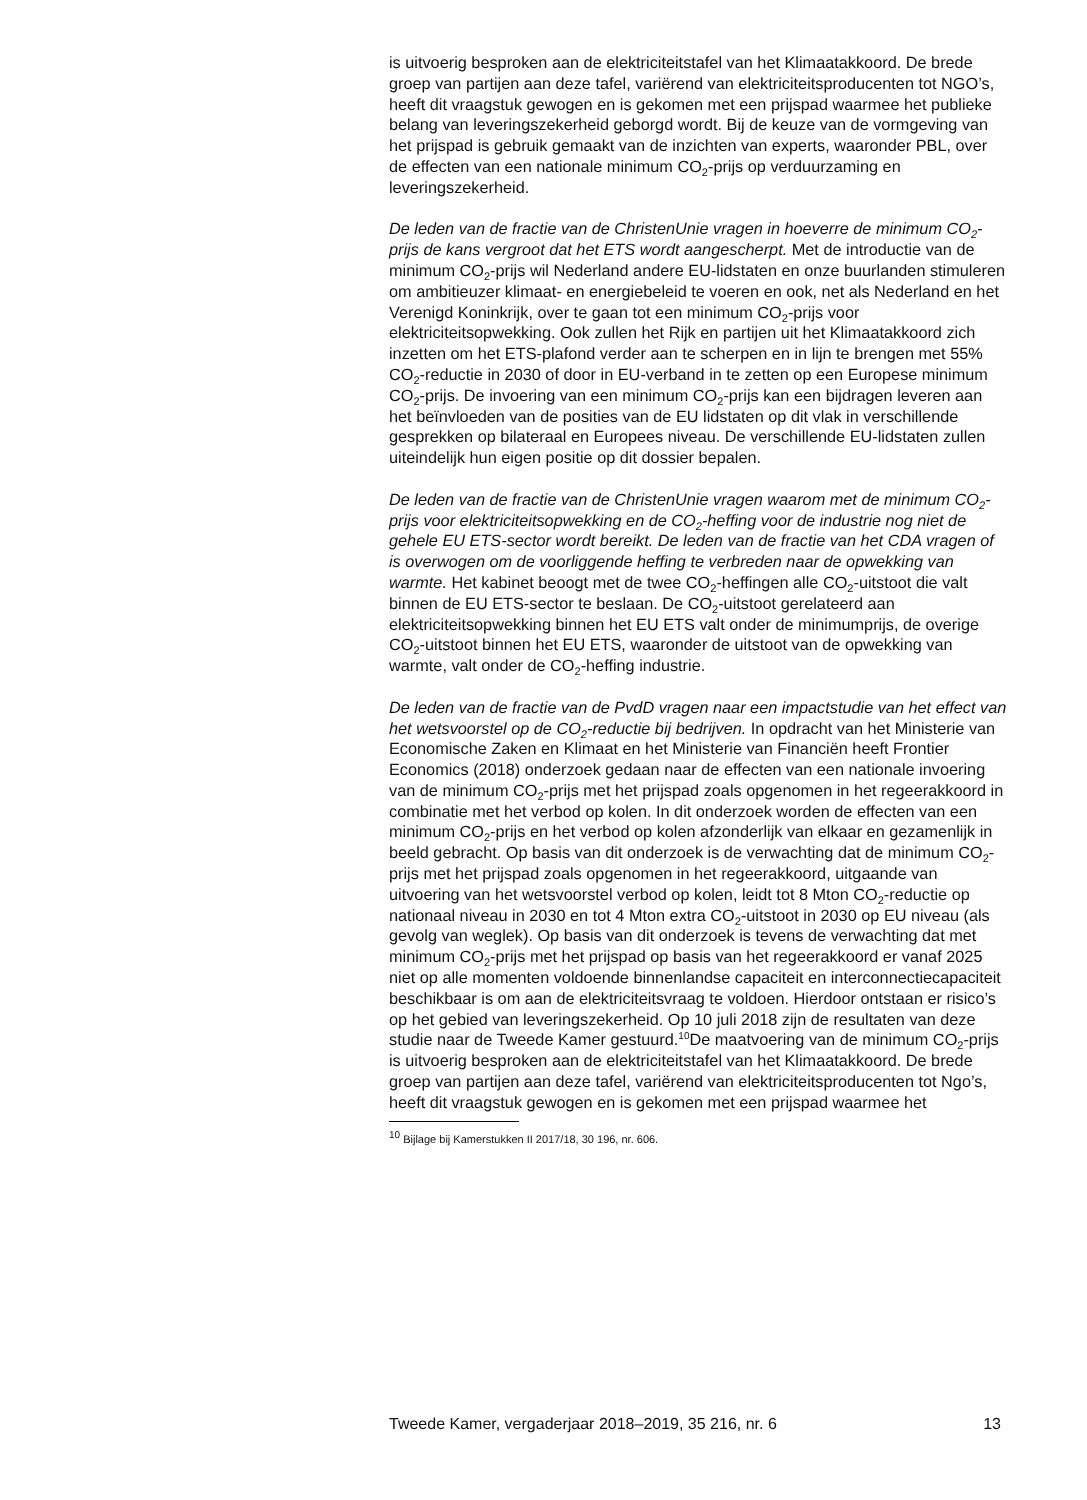is uitvoerig besproken aan de elektriciteitstafel van het Klimaatakkoord. De brede groep van partijen aan deze tafel, variërend van elektriciteitsproducenten tot NGO’s, heeft dit vraagstuk gewogen en is gekomen met een prijspad waarmee het publieke belang van leveringszekerheid geborgd wordt. Bij de keuze van de vormgeving van het prijspad is gebruik gemaakt van de inzichten van experts, waaronder PBL, over de effecten van een nationale minimum CO<sub>2</sub>-prijs op verduurzaming en leveringszekerheid.
De leden van de fractie van de ChristenUnie vragen in hoeverre de minimum CO<sub>2</sub>-prijs de kans vergroot dat het ETS wordt aangescherpt. Met de introductie van de minimum CO<sub>2</sub>-prijs wil Nederland andere EU-lidstaten en onze buurlanden stimuleren om ambitieuzer klimaat- en energiebeleid te voeren en ook, net als Nederland en het Verenigd Koninkrijk, over te gaan tot een minimum CO<sub>2</sub>-prijs voor elektriciteitsopwekking. Ook zullen het Rijk en partijen uit het Klimaatakkoord zich inzetten om het ETS-plafond verder aan te scherpen en in lijn te brengen met 55% CO<sub>2</sub>-reductie in 2030 of door in EU-verband in te zetten op een Europese minimum CO<sub>2</sub>-prijs. De invoering van een minimum CO<sub>2</sub>-prijs kan een bijdragen leveren aan het beïnvloeden van de posities van de EU lidstaten op dit vlak in verschillende gesprekken op bilateraal en Europees niveau. De verschillende EU-lidstaten zullen uiteindelijk hun eigen positie op dit dossier bepalen.
De leden van de fractie van de ChristenUnie vragen waarom met de minimum CO<sub>2</sub>-prijs voor elektriciteitsopwekking en de CO<sub>2</sub>-heffing voor de industrie nog niet de gehele EU ETS-sector wordt bereikt. De leden van de fractie van het CDA vragen of is overwogen om de voorliggende heffing te verbreden naar de opwekking van warmte. Het kabinet beoogt met de twee CO<sub>2</sub>-heffingen alle CO<sub>2</sub>-uitstoot die valt binnen de EU ETS-sector te beslaan. De CO<sub>2</sub>-uitstoot gerelateerd aan elektriciteitsopwekking binnen het EU ETS valt onder de minimumprijs, de overige CO<sub>2</sub>-uitstoot binnen het EU ETS, waaronder de uitstoot van de opwekking van warmte, valt onder de CO<sub>2</sub>-heffing industrie.
De leden van de fractie van de PvdD vragen naar een impactstudie van het effect van het wetsvoorstel op de CO<sub>2</sub>-reductie bij bedrijven. In opdracht van het Ministerie van Economische Zaken en Klimaat en het Ministerie van Financiën heeft Frontier Economics (2018) onderzoek gedaan naar de effecten van een nationale invoering van de minimum CO<sub>2</sub>-prijs met het prijspad zoals opgenomen in het regeerakkoord in combinatie met het verbod op kolen. In dit onderzoek worden de effecten van een minimum CO<sub>2</sub>-prijs en het verbod op kolen afzonderlijk van elkaar en gezamenlijk in beeld gebracht. Op basis van dit onderzoek is de verwachting dat de minimum CO<sub>2</sub>-prijs met het prijspad zoals opgenomen in het regeerakkoord, uitgaande van uitvoering van het wetsvoorstel verbod op kolen, leidt tot 8 Mton CO<sub>2</sub>-reductie op nationaal niveau in 2030 en tot 4 Mton extra CO<sub>2</sub>-uitstoot in 2030 op EU niveau (als gevolg van weglek). Op basis van dit onderzoek is tevens de verwachting dat met minimum CO<sub>2</sub>-prijs met het prijspad op basis van het regeerakkoord er vanaf 2025 niet op alle momenten voldoende binnenlandse capaciteit en interconnectiecapaciteit beschikbaar is om aan de elektriciteitsvraag te voldoen. Hierdoor ontstaan er risico’s op het gebied van leveringszekerheid. Op 10 juli 2018 zijn de resultaten van deze studie naar de Tweede Kamer gestuurd.<sup>10</sup>De maatvoering van de minimum CO<sub>2</sub>-prijs is uitvoerig besproken aan de elektriciteitstafel van het Klimaatakkoord. De brede groep van partijen aan deze tafel, variërend van elektriciteitsproducenten tot Ngo’s, heeft dit vraagstuk gewogen en is gekomen met een prijspad waarmee het
<sup>10</sup> Bijlage bij Kamerstukken II 2017/18, 30 196, nr. 606.
Tweede Kamer, vergaderjaar 2018–2019, 35 216, nr. 6 13